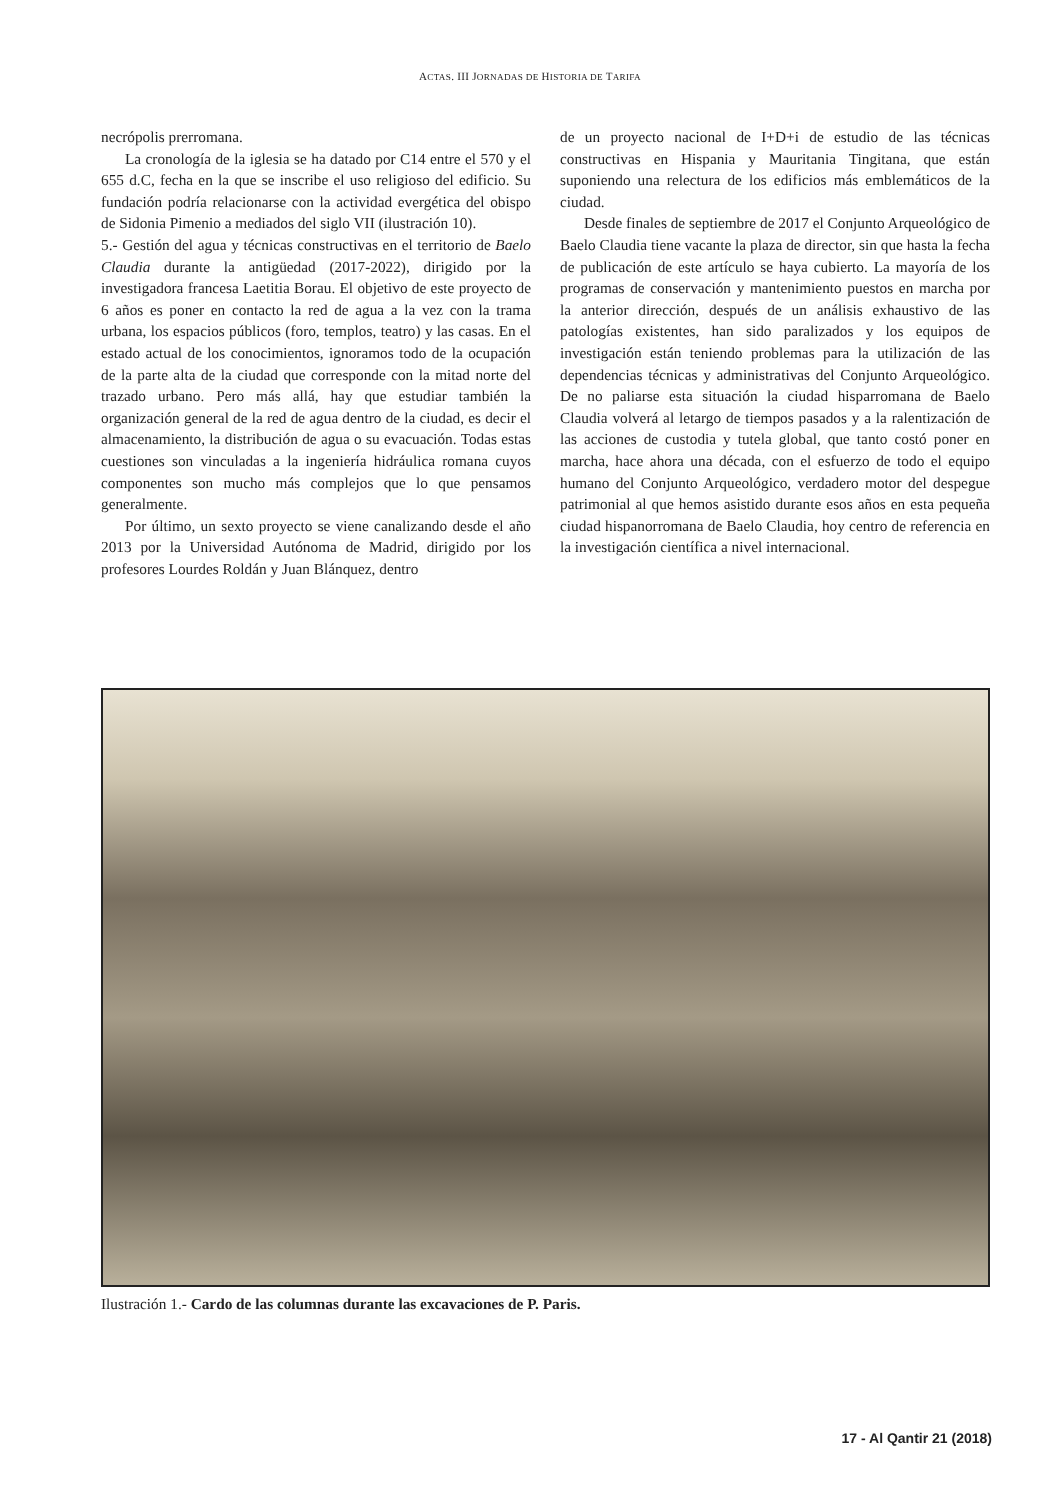ACTAS. III JORNADAS DE HISTORIA DE TARIFA
necrópolis prerromana.
La cronología de la iglesia se ha datado por C14 entre el 570 y el 655 d.C, fecha en la que se inscribe el uso religioso del edificio. Su fundación podría relacionarse con la actividad evergética del obispo de Sidonia Pimenio a mediados del siglo VII (ilustración 10).
5.- Gestión del agua y técnicas constructivas en el territorio de Baelo Claudia durante la antigüedad (2017-2022), dirigido por la investigadora francesa Laetitia Borau. El objetivo de este proyecto de 6 años es poner en contacto la red de agua a la vez con la trama urbana, los espacios públicos (foro, templos, teatro) y las casas. En el estado actual de los conocimientos, ignoramos todo de la ocupación de la parte alta de la ciudad que corresponde con la mitad norte del trazado urbano. Pero más allá, hay que estudiar también la organización general de la red de agua dentro de la ciudad, es decir el almacenamiento, la distribución de agua o su evacuación. Todas estas cuestiones son vinculadas a la ingeniería hidráulica romana cuyos componentes son mucho más complejos que lo que pensamos generalmente.
Por último, un sexto proyecto se viene canalizando desde el año 2013 por la Universidad Autónoma de Madrid, dirigido por los profesores Lourdes Roldán y Juan Blánquez, dentro
de un proyecto nacional de I+D+i de estudio de las técnicas constructivas en Hispania y Mauritania Tingitana, que están suponiendo una relectura de los edificios más emblemáticos de la ciudad.
Desde finales de septiembre de 2017 el Conjunto Arqueológico de Baelo Claudia tiene vacante la plaza de director, sin que hasta la fecha de publicación de este artículo se haya cubierto. La mayoría de los programas de conservación y mantenimiento puestos en marcha por la anterior dirección, después de un análisis exhaustivo de las patologías existentes, han sido paralizados y los equipos de investigación están teniendo problemas para la utilización de las dependencias técnicas y administrativas del Conjunto Arqueológico. De no paliarse esta situación la ciudad hisparromana de Baelo Claudia volverá al letargo de tiempos pasados y a la ralentización de las acciones de custodia y tutela global, que tanto costó poner en marcha, hace ahora una década, con el esfuerzo de todo el equipo humano del Conjunto Arqueológico, verdadero motor del despegue patrimonial al que hemos asistido durante esos años en esta pequeña ciudad hispanorromana de Baelo Claudia, hoy centro de referencia en la investigación científica a nivel internacional.
Ilustración 1.- Cardo de las columnas durante las excavaciones de P. Paris.
17 - Al Qantir 21 (2018)